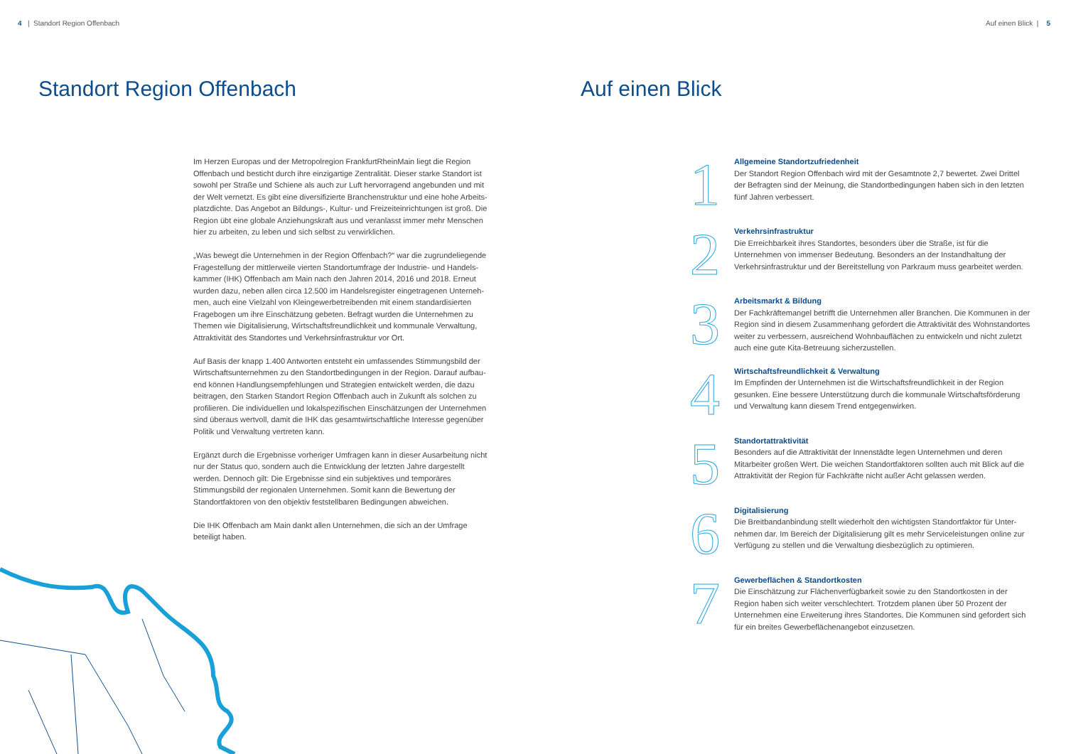4 | Standort Region Offenbach
Standort Region Offenbach
Im Herzen Europas und der Metropolregion FrankfurtRheinMain liegt die Region Offenbach und besticht durch ihre einzigartige Zentralität. Dieser starke Standort ist sowohl per Straße und Schiene als auch zur Luft hervorragend angebunden und mit der Welt vernetzt. Es gibt eine diversifizierte Branchenstruktur und eine hohe Arbeits­platzdichte. Das Angebot an Bildungs-, Kultur- und Freizeiteinrichtungen ist groß. Die Region übt eine globale Anziehungskraft aus und veranlasst immer mehr Menschen hier zu arbeiten, zu leben und sich selbst zu verwirklichen.
„Was bewegt die Unternehmen in der Region Offenbach?“ war die zugrundeliegende Fragestellung der mittlerweile vierten Standortumfrage der Industrie- und Handels­kammer (IHK) Offenbach am Main nach den Jahren 2014, 2016 und 2018. Erneut wurden dazu, neben allen circa 12.500 im Handelsregister eingetragenen Unterneh­men, auch eine Vielzahl von Kleingewerbetreibenden mit einem standardisierten Fragebogen um ihre Einschätzung gebeten. Befragt wurden die Unternehmen zu Themen wie Digitalisierung, Wirtschaftsfreundlichkeit und kommunale Verwaltung, Attraktivität des Standortes und Verkehrsinfrastruktur vor Ort.
Auf Basis der knapp 1.400 Antworten entsteht ein umfassendes Stimmungsbild der Wirtschaftsunternehmen zu den Standortbedingungen in der Region. Darauf aufbau­end können Handlungsempfehlungen und Strategien entwickelt werden, die dazu beitragen, den Starken Standort Region Offenbach auch in Zukunft als solchen zu profilieren. Die individuellen und lokalspezifischen Einschätzungen der Unternehmen sind überaus wertvoll, damit die IHK das gesamtwirtschaftliche Interesse gegenüber Politik und Verwaltung vertreten kann.
Ergänzt durch die Ergebnisse vorheriger Umfragen kann in dieser Ausarbeitung nicht nur der Status quo, sondern auch die Entwicklung der letzten Jahre dargestellt werden. Dennoch gilt: Die Ergebnisse sind ein subjektives und temporäres Stimmungsbild der regionalen Unternehmen. Somit kann die Bewertung der Standortfaktoren von den objektiv feststellbaren Bedingungen abweichen.
Die IHK Offenbach am Main dankt allen Unternehmen, die sich an der Umfrage beteiligt haben.
Auf einen Blick | 5
Auf einen Blick
1
Allgemeine Standortzufriedenheit
Der Standort Region Offenbach wird mit der Gesamtnote 2,7 bewertet. Zwei Drittel der Befragten sind der Meinung, die Standortbedingungen haben sich in den letzten fünf Jahren verbessert.
2
Verkehrsinfrastruktur
Die Erreichbarkeit ihres Standortes, besonders über die Straße, ist für die Unternehmen von immenser Bedeutung. Besonders an der Instandhaltung der Verkehrsinfrastruktur und der Bereitstellung von Parkraum muss gearbeitet werden.
3
Arbeitsmarkt & Bildung
Der Fachkräftemangel betrifft die Unternehmen aller Branchen. Die Kommunen in der Region sind in diesem Zusammenhang gefordert die Attraktivität des Wohnstandortes weiter zu verbessern, ausreichend Wohnbauflächen zu entwickeln und nicht zuletzt auch eine gute Kita-Betreuung sicherzustellen.
4
Wirtschaftsfreundlichkeit & Verwaltung
Im Empfinden der Unternehmen ist die Wirtschaftsfreundlichkeit in der Region gesunken. Eine bessere Unterstützung durch die kommunale Wirtschaftsförderung und Verwaltung kann diesem Trend entgegenwirken.
5
Standortattraktivität
Besonders auf die Attraktivität der Innenstädte legen Unternehmen und deren Mitarbeiter großen Wert. Die weichen Standortfaktoren sollten auch mit Blick auf die Attraktivität der Region für Fachkräfte nicht außer Acht gelassen werden.
6
Digitalisierung
Die Breitbandanbindung stellt wiederholt den wichtigsten Standortfaktor für Unter­nehmen dar. Im Bereich der Digitalisierung gilt es mehr Serviceleistungen online zur Verfügung zu stellen und die Verwaltung diesbezüglich zu optimieren.
7
Gewerbeflächen & Standortkosten
Die Einschätzung zur Flächenverfügbarkeit sowie zu den Standortkosten in der Region haben sich weiter verschlechtert. Trotzdem planen über 50 Prozent der Unternehmen eine Erweiterung ihres Standortes. Die Kommunen sind gefordert sich für ein breites Gewerbeflächenangebot einzusetzen.